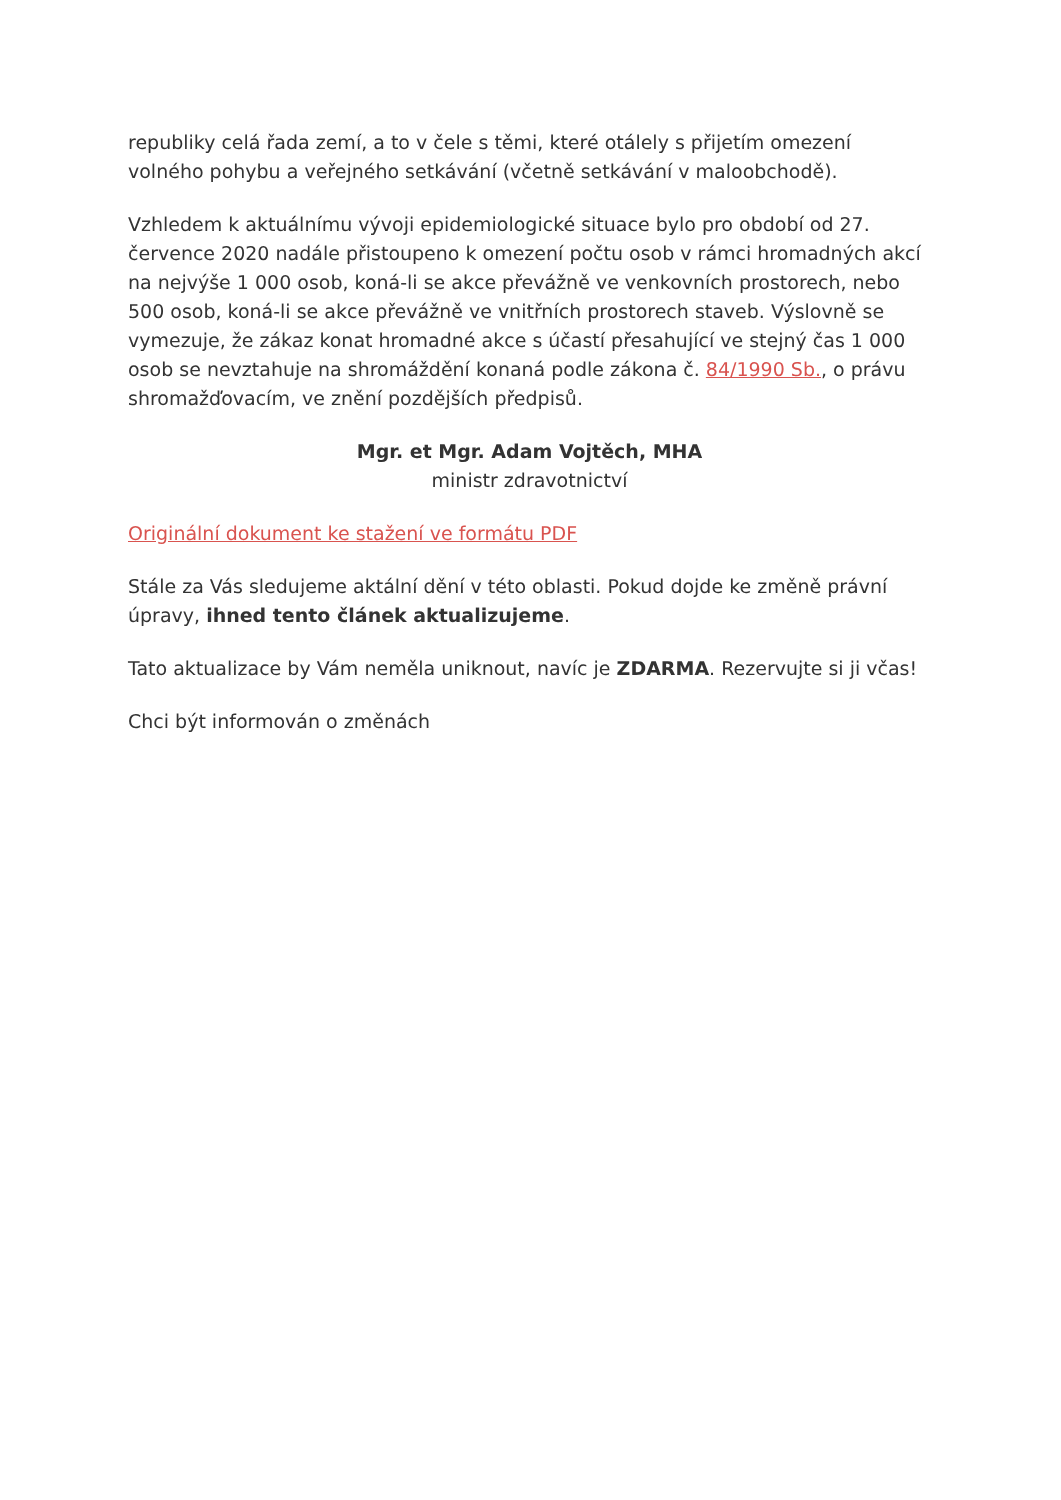republiky celá řada zemí, a to v čele s těmi, které otálely s přijetím omezení volného pohybu a veřejného setkávání (včetně setkávání v maloobchodě).
Vzhledem k aktuálnímu vývoji epidemiologické situace bylo pro období od 27. července 2020 nadále přistoupeno k omezení počtu osob v rámci hromadných akcí na nejvýše 1 000 osob, koná-li se akce převážně ve venkovních prostorech, nebo 500 osob, koná-li se akce převážně ve vnitřních prostorech staveb. Výslovně se vymezuje, že zákaz konat hromadné akce s účastí přesahující ve stejný čas 1 000 osob se nevztahuje na shromáždění konaná podle zákona č. 84/1990 Sb., o právu shromažďovacím, ve znění pozdějších předpisů.
Mgr. et Mgr. Adam Vojtěch, MHA
ministr zdravotnictví
Originální dokument ke stažení ve formátu PDF
Stále za Vás sledujeme aktální dění v této oblasti. Pokud dojde ke změně právní úpravy, ihned tento článek aktualizujeme.
Tato aktualizace by Vám neměla uniknout, navíc je ZDARMA. Rezervujte si ji včas!
Chci být informován o změnách